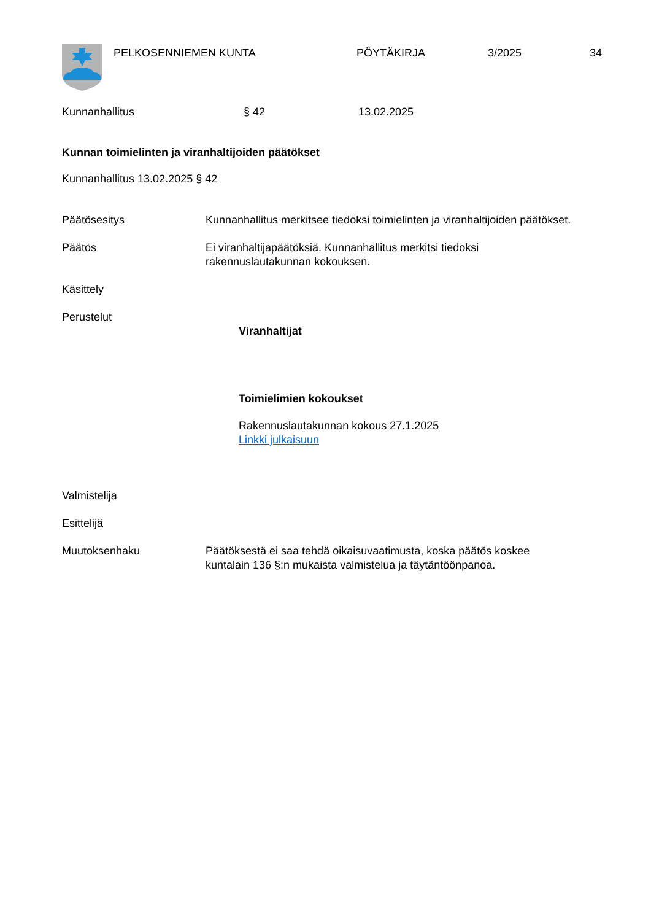PELKOSENNIEMEN KUNTA PÖYTÄKIRJA 3/2025 34
Kunnanhallitus § 42 13.02.2025
Kunnan toimielinten ja viranhaltijoiden päätökset
Kunnanhallitus 13.02.2025 § 42
Päätösesitys Kunnanhallitus merkitsee tiedoksi toimielinten ja viranhaltijoiden päätökset.
Päätös Ei viranhaltijapäätöksiä. Kunnanhallitus merkitsi tiedoksi
rakennuslautakunnan kokouksen.
Käsittely
Perustelut
Viranhaltijat
Toimielimien kokoukset
Rakennuslautakunnan kokous 27.1.2025
Linkki julkaisuun
Valmistelija
Esittelijä
Muutoksenhaku Päätöksestä ei saa tehdä oikaisuvaatimusta, koska päätös koskee
kuntalain 136 §:n mukaista valmistelua ja täytäntöönpanoa.